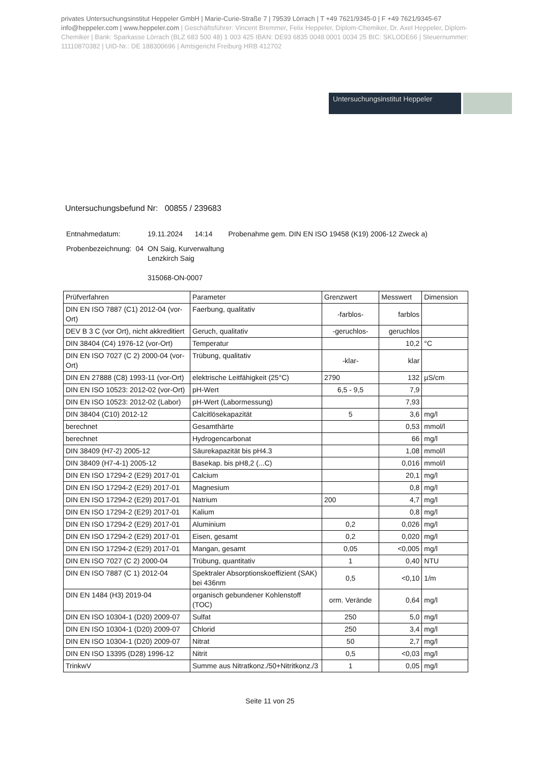privates Untersuchungsinstitut Heppeler GmbH | Marie-Curie-Straße 7 | 79539 Lörrach | T +49 7621/9345-0 | F +49 7621/9345-67
info@heppeler.com | www.heppeler.com | Geschäftsführer: Vincent Bremmer, Felix Heppeler, Diplom-Chemiker, Dr. Axel Heppeler, Diplom-Chemiker | Bank: Sparkasse Lörrach (BLZ 683 500 48) 1 003 425 IBAN: DE93 6835 0048 0001 0034 25 BIC: SKLODE66 | Steuernummer: 11110870382 | UID-Nr.: DE 188300696 | Amtsgericht Freiburg HRB 412702
Untersuchungsinstitut Heppeler
Untersuchungsbefund Nr: 00855 / 239683
| Entnahmedatum: | | 19.11.2024 14:14 Probenahme gem. DIN EN ISO 19458 (K19) 2006-12 Zweck a) |
| Probenbezeichnung: | 04 | ON Saig, Kurverwaltung Lenzkirch Saig 315068-ON-0007 |
| Prüfverfahren | Parameter | Grenzwert | Messwert | Dimension |
| --- | --- | --- | --- | --- |
| DIN EN ISO 7887 (C1) 2012-04 (vor-Ort) | Faerbung, qualitativ | -farblos- | farblos | |
| DEV B 3 C (vor Ort), nicht akkreditiert | Geruch, qualitativ | -geruchlos- | geruchlos | |
| DIN 38404 (C4) 1976-12 (vor-Ort) | Temperatur | | 10,2 | °C |
| DIN EN ISO 7027 (C 2) 2000-04 (vor-Ort) | Trübung, qualitativ | -klar- | klar | |
| DIN EN 27888 (C8) 1993-11 (vor-Ort) | elektrische Leitfähigkeit (25°C) | 2790 | 132 | µS/cm |
| DIN EN ISO 10523: 2012-02 (vor-Ort) | pH-Wert | 6,5 - 9,5 | 7,9 | |
| DIN EN ISO 10523: 2012-02 (Labor) | pH-Wert (Labormessung) | | 7,93 | |
| DIN 38404 (C10) 2012-12 | Calcitlösekapazität | 5 | 3,6 | mg/l |
| berechnet | Gesamthärte | | 0,53 | mmol/l |
| berechnet | Hydrogencarbonat | | 66 | mg/l |
| DIN 38409 (H7-2) 2005-12 | Säurekapazität bis pH4.3 | | 1,08 | mmol/l |
| DIN 38409 (H7-4-1) 2005-12 | Basekap. bis pH8,2 (...C) | | 0,016 | mmol/l |
| DIN EN ISO 17294-2 (E29) 2017-01 | Calcium | | 20,1 | mg/l |
| DIN EN ISO 17294-2 (E29) 2017-01 | Magnesium | | 0,8 | mg/l |
| DIN EN ISO 17294-2 (E29) 2017-01 | Natrium | 200 | 4,7 | mg/l |
| DIN EN ISO 17294-2 (E29) 2017-01 | Kalium | | 0,8 | mg/l |
| DIN EN ISO 17294-2 (E29) 2017-01 | Aluminium | 0,2 | 0,026 | mg/l |
| DIN EN ISO 17294-2 (E29) 2017-01 | Eisen, gesamt | 0,2 | 0,020 | mg/l |
| DIN EN ISO 17294-2 (E29) 2017-01 | Mangan, gesamt | 0,05 | <0,005 | mg/l |
| DIN EN ISO 7027 (C 2) 2000-04 | Trübung, quantitativ | 1 | 0,40 | NTU |
| DIN EN ISO 7887 (C 1) 2012-04 | Spektraler Absorptionskoeffizient (SAK) bei 436nm | 0,5 | <0,10 | 1/m |
| DIN EN 1484 (H3) 2019-04 | organisch gebundener Kohlenstoff (TOC) | orm. Verände | 0,64 | mg/l |
| DIN EN ISO 10304-1 (D20) 2009-07 | Sulfat | 250 | 5,0 | mg/l |
| DIN EN ISO 10304-1 (D20) 2009-07 | Chlorid | 250 | 3,4 | mg/l |
| DIN EN ISO 10304-1 (D20) 2009-07 | Nitrat | 50 | 2,7 | mg/l |
| DIN EN ISO 13395 (D28) 1996-12 | Nitrit | 0,5 | <0,03 | mg/l |
| TrinkwV | Summe aus Nitratkonz./50+Nitritkonz./3 | 1 | 0,05 | mg/l |
Seite 11 von 25